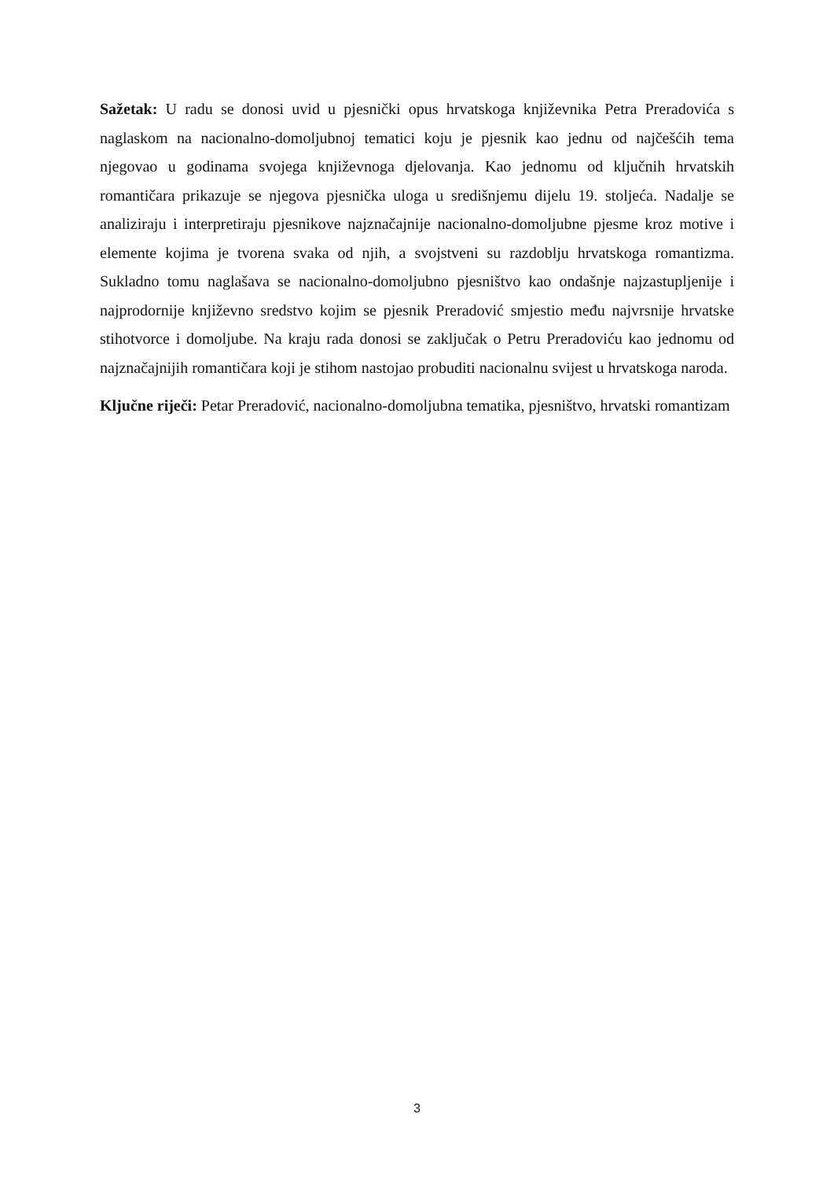Sažetak: U radu se donosi uvid u pjesnički opus hrvatskoga književnika Petra Preradovića s naglaskom na nacionalno-domoljubnoj tematici koju je pjesnik kao jednu od najčešćih tema njegovao u godinama svojega književnoga djelovanja. Kao jednomu od ključnih hrvatskih romantičara prikazuje se njegova pjesnička uloga u središnjemu dijelu 19. stoljeća. Nadalje se analiziraju i interpretiraju pjesnikove najznačajnije nacionalno-domoljubne pjesme kroz motive i elemente kojima je tvorena svaka od njih, a svojstveni su razdoblju hrvatskoga romantizma. Sukladno tomu naglašava se nacionalno-domoljubno pjesništvo kao ondašnje najzastupljenije i najprodornije književno sredstvo kojim se pjesnik Preradović smjestio među najvrsnije hrvatske stihotvorce i domoljube. Na kraju rada donosi se zaključak o Petru Preradoviću kao jednomu od najznačajnijih romantičara koji je stihom nastojao probuditi nacionalnu svijest u hrvatskoga naroda.
Ključne riječi: Petar Preradović, nacionalno-domoljubna tematika, pjesništvo, hrvatski romantizam
3